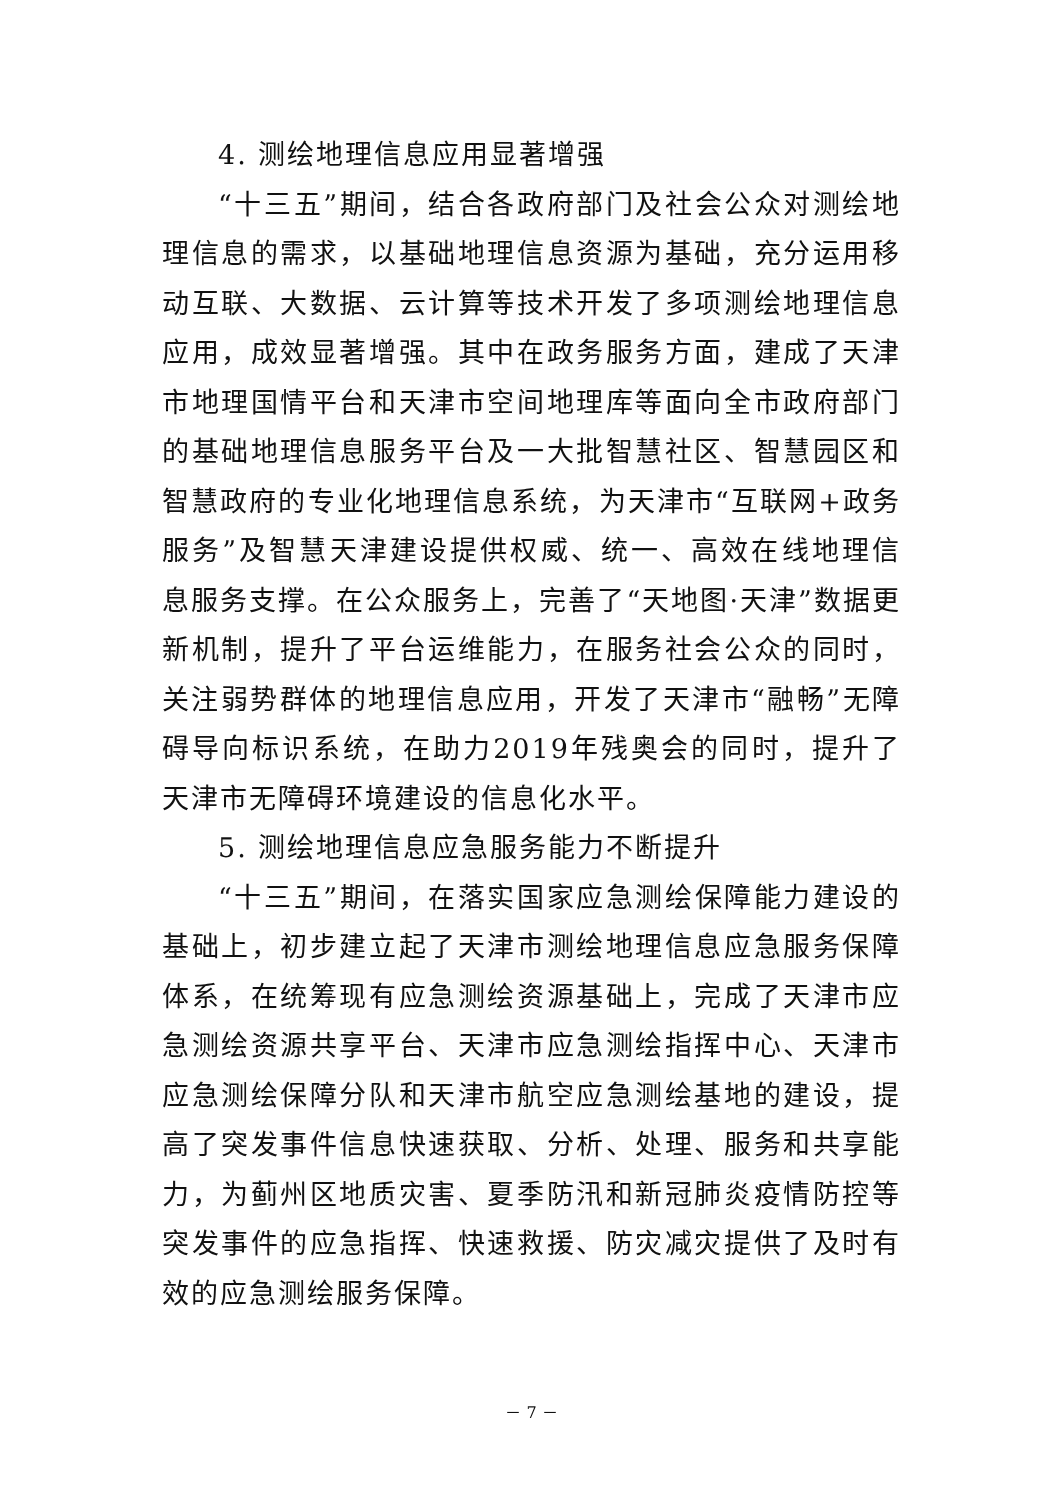4. 测绘地理信息应用显著增强
“十三五”期间，结合各政府部门及社会公众对测绘地理信息的需求，以基础地理信息资源为基础，充分运用移动互联、大数据、云计算等技术开发了多项测绘地理信息应用，成效显著增强。其中在政务服务方面，建成了天津市地理国情平台和天津市空间地理库等面向全市政府部门的基础地理信息服务平台及一大批智慧社区、智慧园区和智慧政府的专业化地理信息系统，为天津市“互联网+政务服务”及智慧天津建设提供权威、统一、高效在线地理信息服务支撑。在公众服务上，完善了“天地图·天津”数据更新机制，提升了平台运维能力，在服务社会公众的同时，关注弱势群体的地理信息应用，开发了天津市“融畅”无障碍导向标识系统，在助力2019年残奥会的同时，提升了天津市无障碍环境建设的信息化水平。
5. 测绘地理信息应急服务能力不断提升
“十三五”期间，在落实国家应急测绘保障能力建设的基础上，初步建立起了天津市测绘地理信息应急服务保障体系，在统筹现有应急测绘资源基础上，完成了天津市应急测绘资源共享平台、天津市应急测绘指挥中心、天津市应急测绘保障分队和天津市航空应急测绘基地的建设，提高了突发事件信息快速获取、分析、处理、服务和共享能力，为蓟州区地质灾害、夏季防汛和新冠肺炎疫情防控等突发事件的应急指挥、快速救援、防灾减灾提供了及时有效的应急测绘服务保障。
－ 7 －